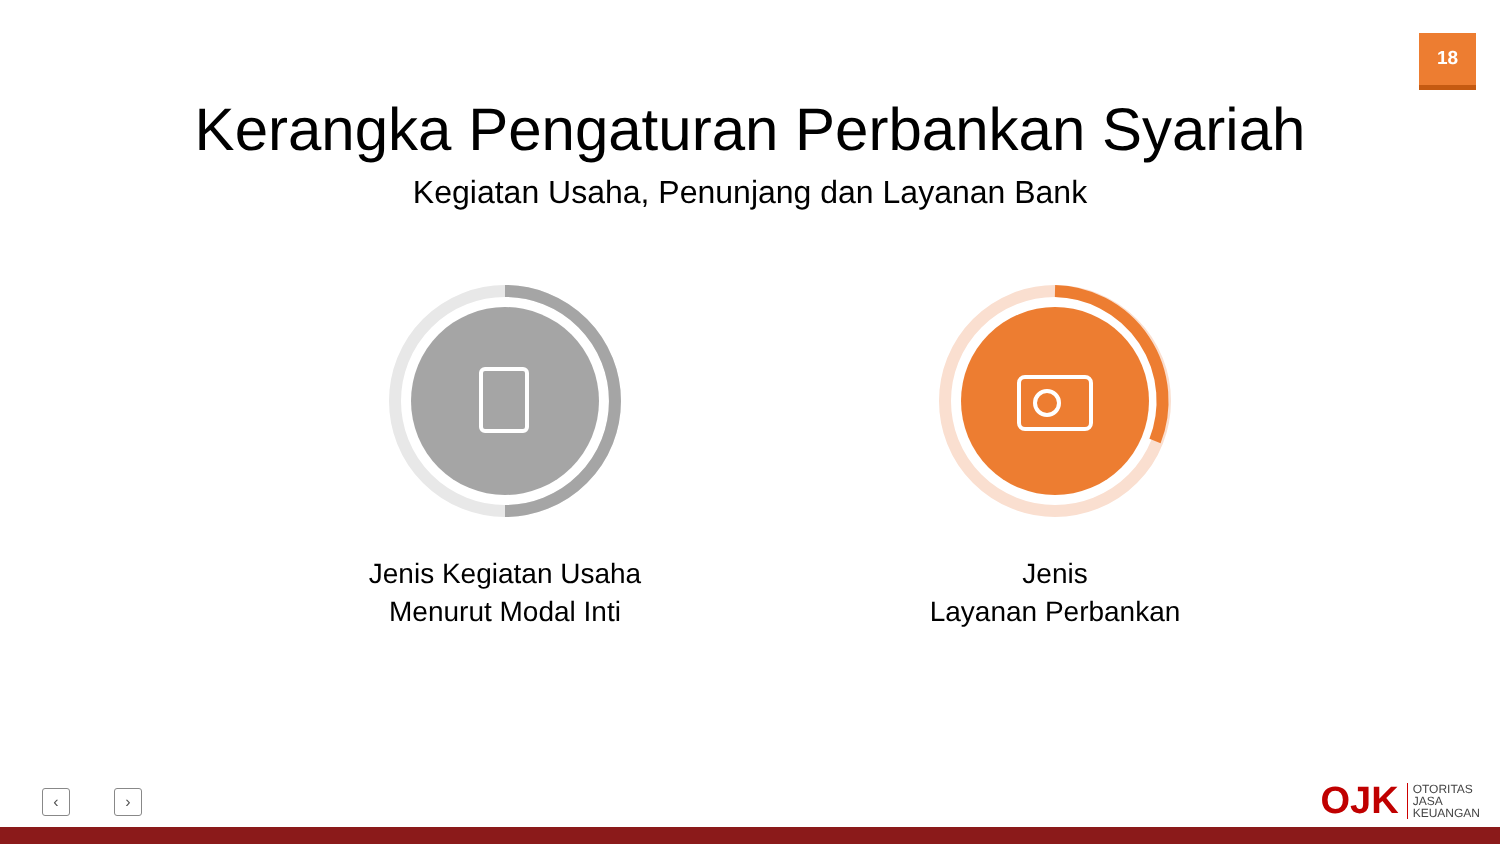18
Kerangka Pengaturan Perbankan Syariah
Kegiatan Usaha, Penunjang dan Layanan Bank
Jenis Kegiatan Usaha
Menurut Modal Inti
Jenis
Layanan Perbankan
‹ ›
OJK OTORITAS
JASA
KEUANGAN